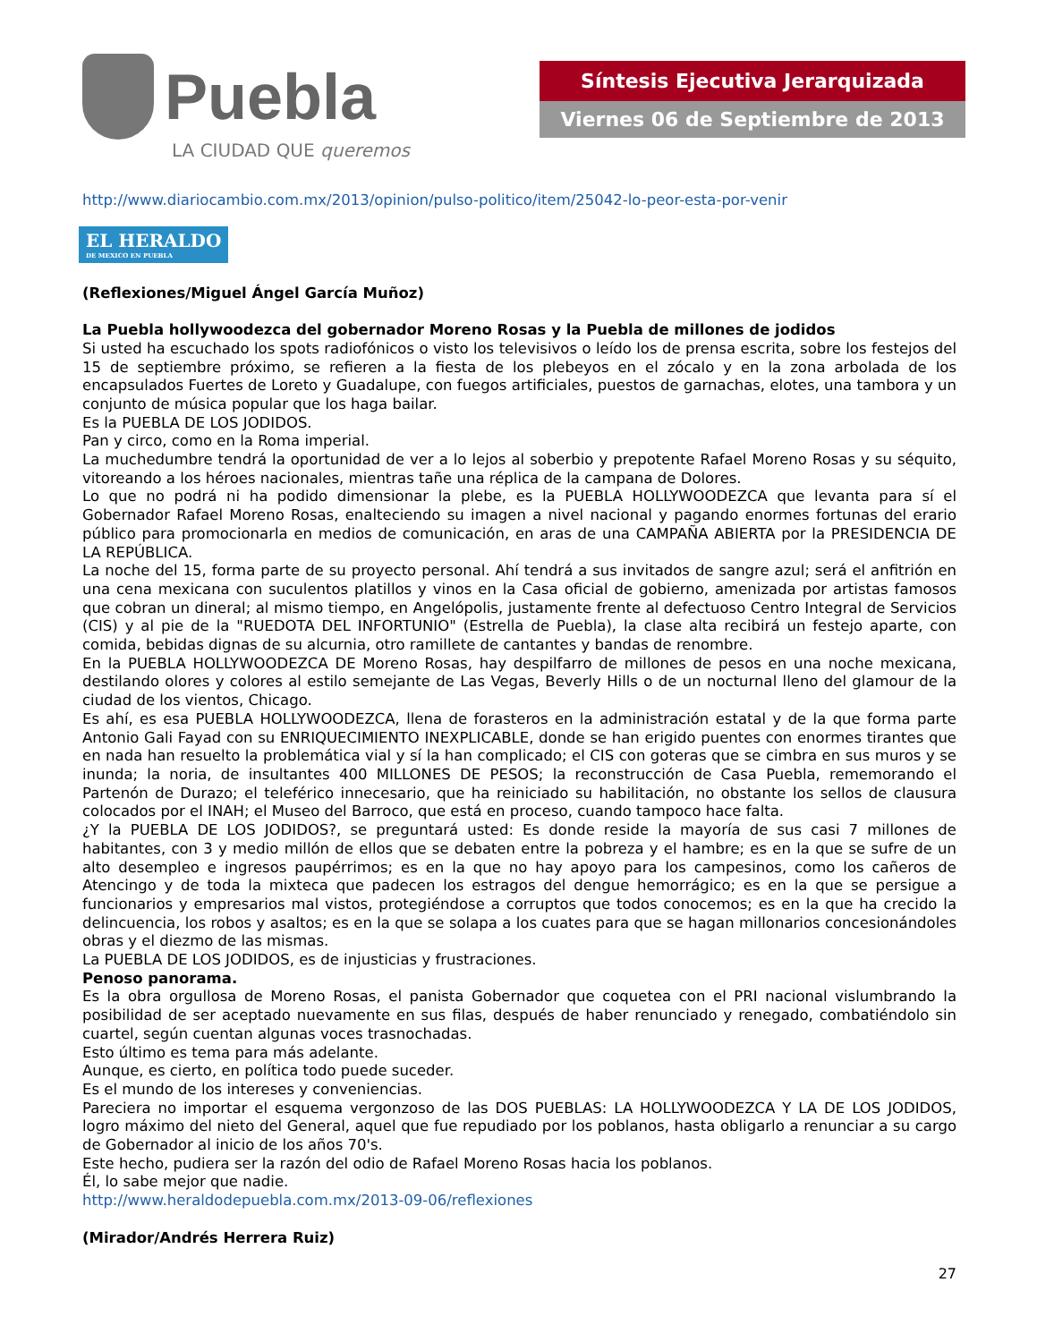Puebla
LA CIUDAD QUE queremos
Síntesis Ejecutiva Jerarquizada
Viernes 06 de Septiembre de 2013
http://www.diariocambio.com.mx/2013/opinion/pulso-politico/item/25042-lo-peor-esta-por-venir
EL HERALDO DE MEXICO EN PUEBLA
(Reflexiones/Miguel Ángel García Muñoz)
La Puebla hollywoodezca del gobernador Moreno Rosas y la Puebla de millones de jodidos
Si usted ha escuchado los spots radiofónicos o visto los televisivos o leído los de prensa escrita, sobre los festejos del 15 de septiembre próximo, se refieren a la fiesta de los plebeyos en el zócalo y en la zona arbolada de los encapsulados Fuertes de Loreto y Guadalupe, con fuegos artificiales, puestos de garnachas, elotes, una tambora y un conjunto de música popular que los haga bailar.
Es la PUEBLA DE LOS JODIDOS.
Pan y circo, como en la Roma imperial.
La muchedumbre tendrá la oportunidad de ver a lo lejos al soberbio y prepotente Rafael Moreno Rosas y su séquito, vitoreando a los héroes nacionales, mientras tañe una réplica de la campana de Dolores.
Lo que no podrá ni ha podido dimensionar la plebe, es la PUEBLA HOLLYWOODEZCA que levanta para sí el Gobernador Rafael Moreno Rosas, enalteciendo su imagen a nivel nacional y pagando enormes fortunas del erario público para promocionarla en medios de comunicación, en aras de una CAMPAÑA ABIERTA por la PRESIDENCIA DE LA REPÚBLICA.
La noche del 15, forma parte de su proyecto personal. Ahí tendrá a sus invitados de sangre azul; será el anfitrión en una cena mexicana con suculentos platillos y vinos en la Casa oficial de gobierno, amenizada por artistas famosos que cobran un dineral; al mismo tiempo, en Angelópolis, justamente frente al defectuoso Centro Integral de Servicios (CIS) y al pie de la "RUEDOTA DEL INFORTUNIO" (Estrella de Puebla), la clase alta recibirá un festejo aparte, con comida, bebidas dignas de su alcurnia, otro ramillete de cantantes y bandas de renombre.
En la PUEBLA HOLLYWOODEZCA DE Moreno Rosas, hay despilfarro de millones de pesos en una noche mexicana, destilando olores y colores al estilo semejante de Las Vegas, Beverly Hills o de un nocturnal lleno del glamour de la ciudad de los vientos, Chicago.
Es ahí, es esa PUEBLA HOLLYWOODEZCA, llena de forasteros en la administración estatal y de la que forma parte Antonio Gali Fayad con su ENRIQUECIMIENTO INEXPLICABLE, donde se han erigido puentes con enormes tirantes que en nada han resuelto la problemática vial y sí la han complicado; el CIS con goteras que se cimbra en sus muros y se inunda; la noria, de insultantes 400 MILLONES DE PESOS; la reconstrucción de Casa Puebla, rememorando el Partenón de Durazo; el teleférico innecesario, que ha reiniciado su habilitación, no obstante los sellos de clausura colocados por el INAH; el Museo del Barroco, que está en proceso, cuando tampoco hace falta.
¿Y la PUEBLA DE LOS JODIDOS?, se preguntará usted: Es donde reside la mayoría de sus casi 7 millones de habitantes, con 3 y medio millón de ellos que se debaten entre la pobreza y el hambre; es en la que se sufre de un alto desempleo e ingresos paupérrimos; es en la que no hay apoyo para los campesinos, como los cañeros de Atencingo y de toda la mixteca que padecen los estragos del dengue hemorrágico; es en la que se persigue a funcionarios y empresarios mal vistos, protegiéndose a corruptos que todos conocemos; es en la que ha crecido la delincuencia, los robos y asaltos; es en la que se solapa a los cuates para que se hagan millonarios concesionándoles obras y el diezmo de las mismas.
La PUEBLA DE LOS JODIDOS, es de injusticias y frustraciones.
Penoso panorama.
Es la obra orgullosa de Moreno Rosas, el panista Gobernador que coquetea con el PRI nacional vislumbrando la posibilidad de ser aceptado nuevamente en sus filas, después de haber renunciado y renegado, combatiéndolo sin cuartel, según cuentan algunas voces trasnochadas.
Esto último es tema para más adelante.
Aunque, es cierto, en política todo puede suceder.
Es el mundo de los intereses y conveniencias.
Pareciera no importar el esquema vergonzoso de las DOS PUEBLAS: LA HOLLYWOODEZCA Y LA DE LOS JODIDOS, logro máximo del nieto del General, aquel que fue repudiado por los poblanos, hasta obligarlo a renunciar a su cargo de Gobernador al inicio de los años 70's.
Este hecho, pudiera ser la razón del odio de Rafael Moreno Rosas hacia los poblanos.
Él, lo sabe mejor que nadie.
http://www.heraldodepuebla.com.mx/2013-09-06/reflexiones
(Mirador/Andrés Herrera Ruiz)
27